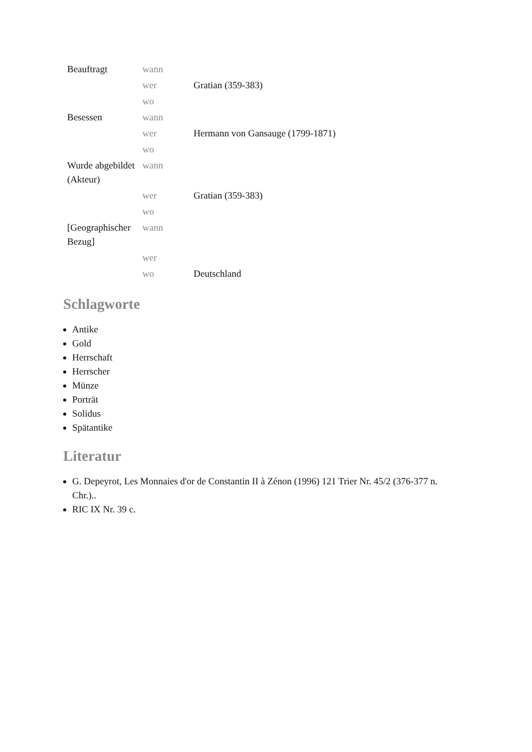| Beauftragt | wann | |
| | wer | Gratian (359-383) |
| | wo | |
| Besessen | wann | |
| | wer | Hermann von Gansauge (1799-1871) |
| | wo | |
| Wurde abgebildet (Akteur) | wann | |
| | wer | Gratian (359-383) |
| | wo | |
| [Geographischer Bezug] | wann | |
| | wer | |
| | wo | Deutschland |
Schlagworte
Antike
Gold
Herrschaft
Herrscher
Münze
Porträt
Solidus
Spätantike
Literatur
G. Depeyrot, Les Monnaies d'or de Constantin II à Zénon (1996) 121 Trier Nr. 45/2 (376-377 n. Chr.)..
RIC IX Nr. 39 c.